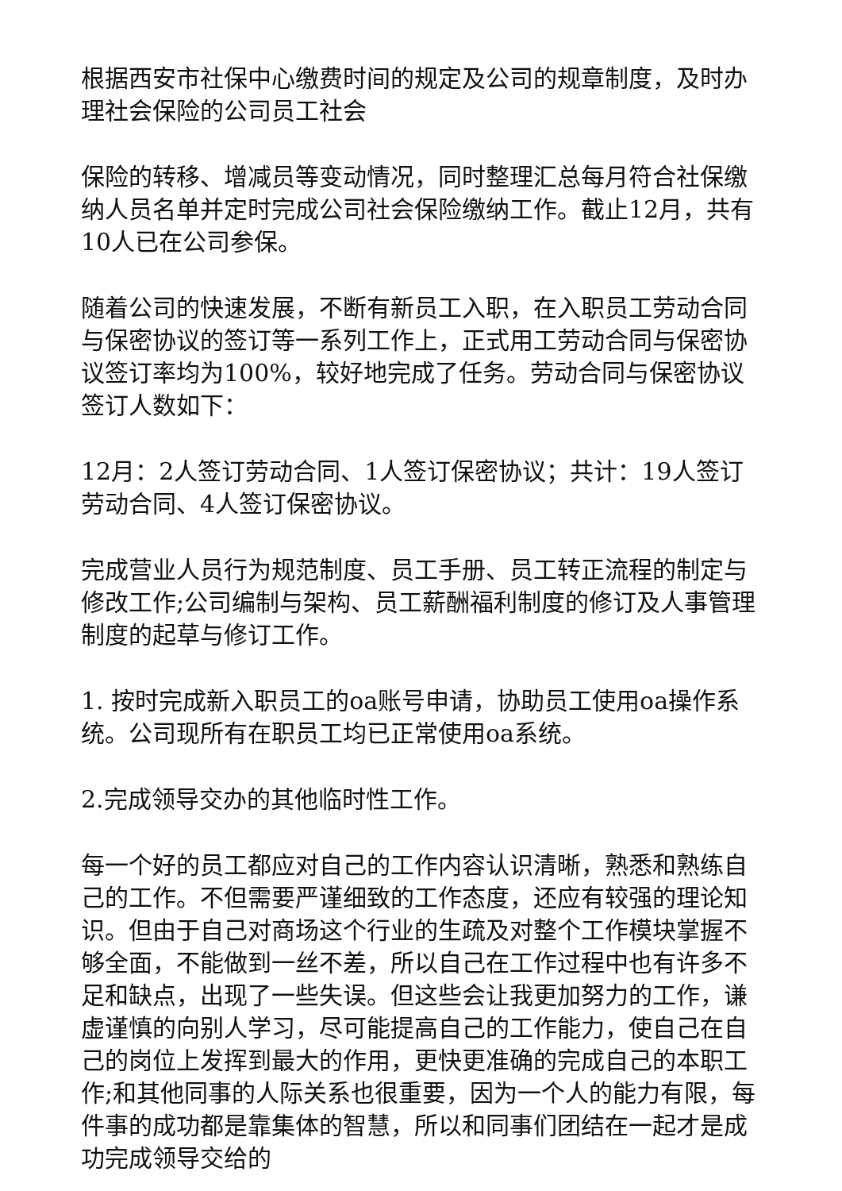根据西安市社保中心缴费时间的规定及公司的规章制度，及时办理社会保险的公司员工社会
保险的转移、增减员等变动情况，同时整理汇总每月符合社保缴纳人员名单并定时完成公司社会保险缴纳工作。截止12月，共有10人已在公司参保。
随着公司的快速发展，不断有新员工入职，在入职员工劳动合同与保密协议的签订等一系列工作上，正式用工劳动合同与保密协议签订率均为100%，较好地完成了任务。劳动合同与保密协议签订人数如下：
12月：2人签订劳动合同、1人签订保密协议；共计：19人签订劳动合同、4人签订保密协议。
完成营业人员行为规范制度、员工手册、员工转正流程的制定与修改工作;公司编制与架构、员工薪酬福利制度的修订及人事管理制度的起草与修订工作。
1. 按时完成新入职员工的oa账号申请，协助员工使用oa操作系统。公司现所有在职员工均已正常使用oa系统。
2.完成领导交办的其他临时性工作。
每一个好的员工都应对自己的工作内容认识清晰，熟悉和熟练自己的工作。不但需要严谨细致的工作态度，还应有较强的理论知识。但由于自己对商场这个行业的生疏及对整个工作模块掌握不够全面，不能做到一丝不差，所以自己在工作过程中也有许多不足和缺点，出现了一些失误。但这些会让我更加努力的工作，谦虚谨慎的向别人学习，尽可能提高自己的工作能力，使自己在自己的岗位上发挥到最大的作用，更快更准确的完成自己的本职工作;和其他同事的人际关系也很重要，因为一个人的能力有限，每件事的成功都是靠集体的智慧，所以和同事们团结在一起才是成功完成领导交给的